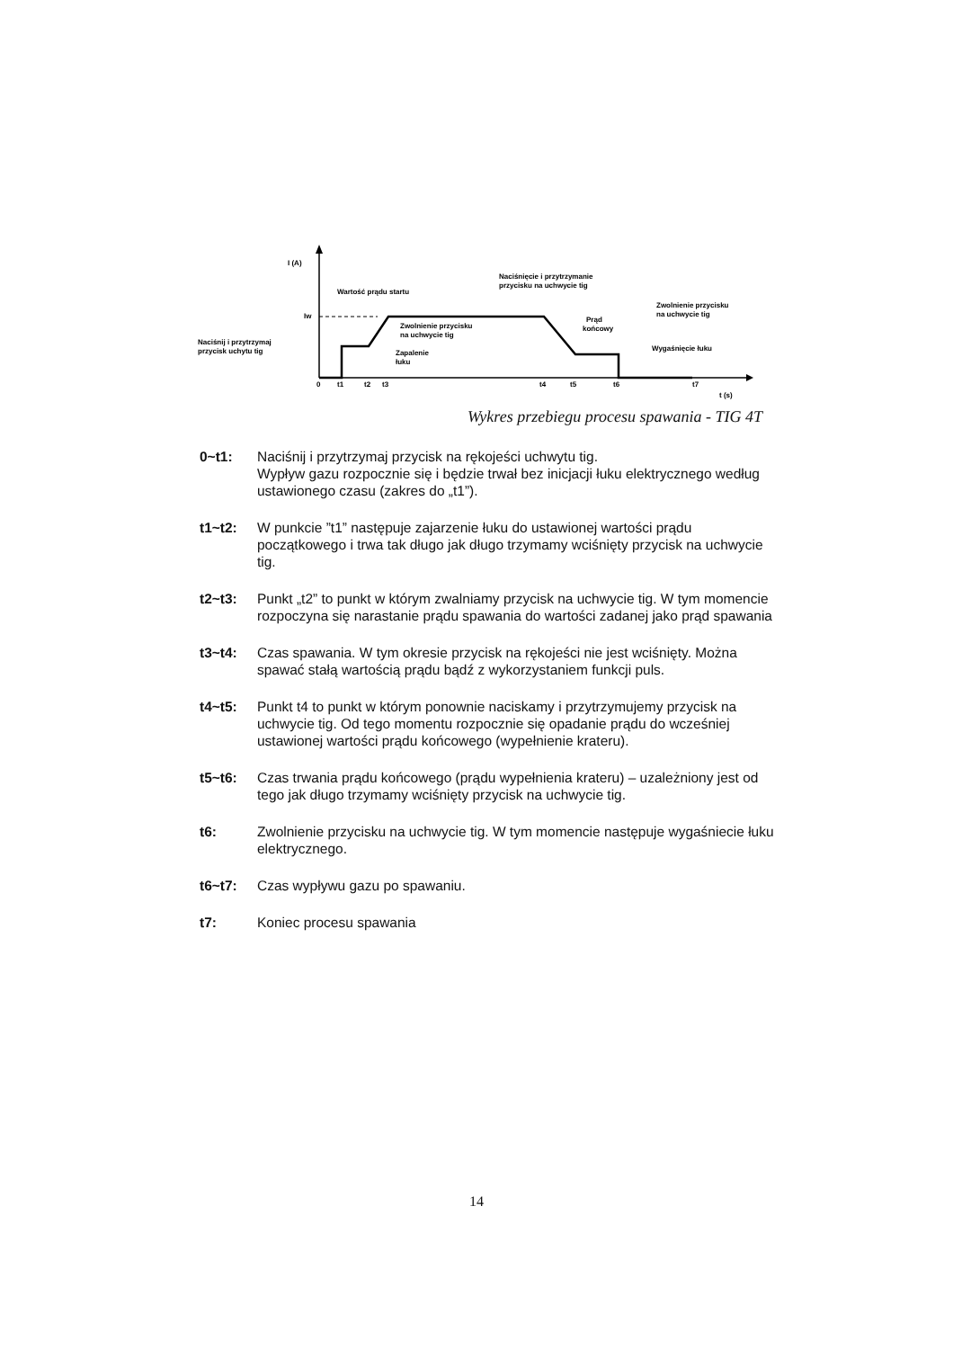I (A)
Iw
Wartość prądu startu
Naciśnięcie i przytrzymanie
przycisku na uchwycie tig
Zwolnienie przycisku
na uchwycie tig
Zapalenie
łuku
Naciśnij i przytrzymaj
przycisk uchytu tig
Prąd
końcowy
Zwolnienie przycisku
na uchwycie tig
Wygaśnięcie łuku
0
t1
t2
t3
t4
t5
t6
t7
t (s)
Wykres przebiegu procesu spawania - TIG 4T
0~t1: Naciśnij i przytrzymaj przycisk na rękojeści uchwytu tig.
Wypływ gazu rozpocznie się i będzie trwał bez inicjacji łuku elektrycznego według ustawionego czasu (zakres do „t1”).
t1~t2: W punkcie ”t1” następuje zajarzenie łuku do ustawionej wartości prądu początkowego i trwa tak długo jak długo trzymamy wciśnięty przycisk na uchwycie tig.
t2~t3: Punkt „t2” to punkt w którym zwalniamy przycisk na uchwycie tig. W tym momencie rozpoczyna się narastanie prądu spawania do wartości zadanej jako prąd spawania
t3~t4: Czas spawania. W tym okresie przycisk na rękojeści nie jest wciśnięty. Można spawać stałą wartością prądu bądź z wykorzystaniem funkcji puls.
t4~t5: Punkt t4 to punkt w którym ponownie naciskamy i przytrzymujemy przycisk na uchwycie tig. Od tego momentu rozpocznie się opadanie prądu do wcześniej ustawionej wartości prądu końcowego (wypełnienie krateru).
t5~t6: Czas trwania prądu końcowego (prądu wypełnienia krateru) – uzależniony jest od tego jak długo trzymamy wciśnięty przycisk na uchwycie tig.
t6: Zwolnienie przycisku na uchwycie tig. W tym momencie następuje wygaśniecie łuku elektrycznego.
t6~t7: Czas wypływu gazu po spawaniu.
t7: Koniec procesu spawania
14